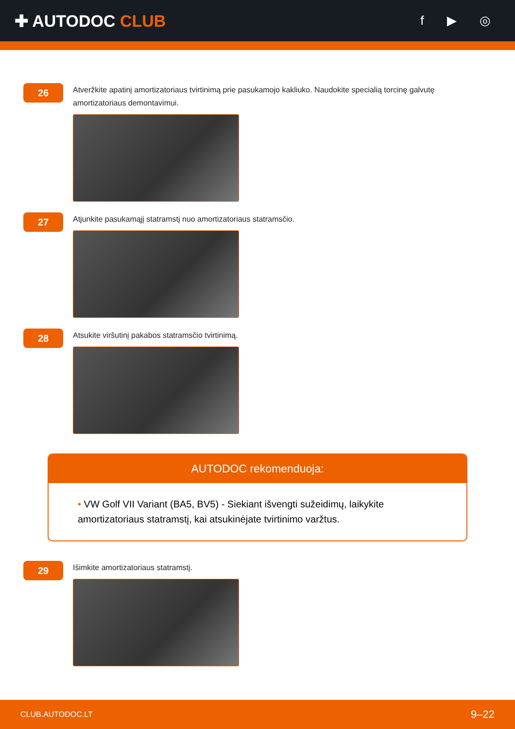✚ AUTODOC CLUB
f ▶ ◎
26
Atveržkite apatinį amortizatoriaus tvirtinimą prie pasukamojo kakliuko. Naudokite specialią torcinę galvutę amortizatoriaus demontavimui.
27
Atjunkite pasukamąjį statramstį nuo amortizatoriaus statramsčio.
28
Atsukite viršutinį pakabos statramsčio tvirtinimą.
AUTODOC rekomenduoja:
• VW Golf VII Variant (BA5, BV5) - Siekiant išvengti sužeidimų, laikykite amortizatoriaus statramstį, kai atsukinėjate tvirtinimo varžtus.
29
Išimkite amortizatoriaus statramstį.
CLUB.AUTODOC.LT 9–22